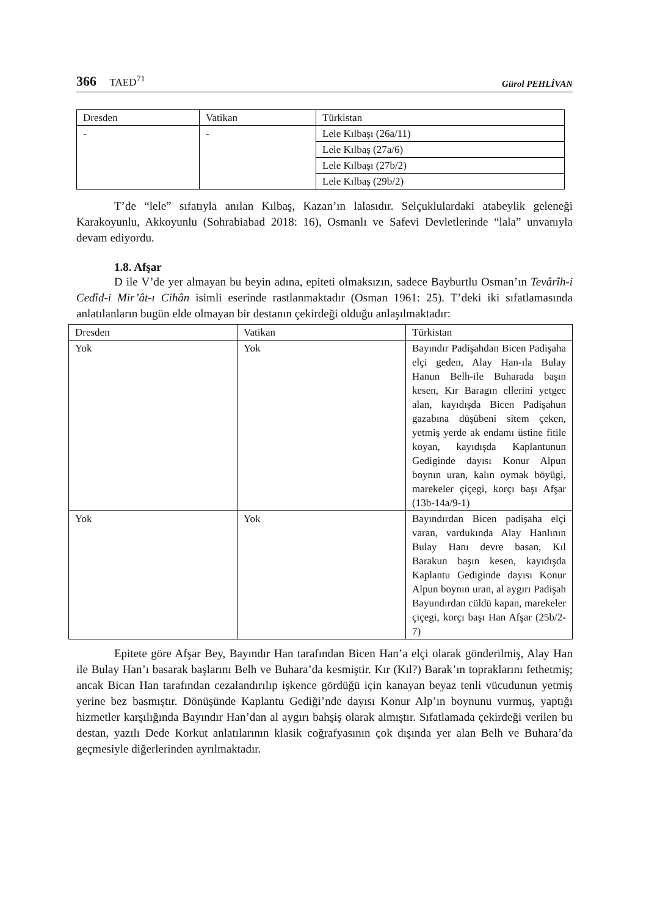366 TAED<sup>71</sup>
Gürol PEHLİVAN
| Dresden | Vatikan | Türkistan |
| - | - | Lele Kılbaşı (26a/11) |
| | | Lele Kılbaş (27a/6) |
| | | Lele Kılbaşı (27b/2) |
| | | Lele Kılbaş (29b/2) |
T’de “lele” sıfatıyla anılan Kılbaş, Kazan’ın lalasıdır. Selçuklulardaki atabeylik geleneği Karakoyunlu, Akkoyunlu (Sohrabiabad 2018: 16), Osmanlı ve Safevi Devletlerinde “lala” unvanıyla devam ediyordu.
1.8. Afşar
D ile V’de yer almayan bu beyin adına, epiteti olmaksızın, sadece Bayburtlu Osman’ın Tevârîh-i Cedîd-i Mir’ât-ı Cihân isimli eserinde rastlanmaktadır (Osman 1961: 25). T’deki iki sıfatlamasında anlatılanların bugün elde olmayan bir destanın çekirdeği olduğu anlaşılmaktadır:
| Dresden | Vatikan | Türkistan |
| Yok | Yok | Bayındır Padişahdan Bicen Padişaha elçi geden, Alay Han-ıla Bulay Hanun Belh-ile Buharada başın kesen, Kır Baragın ellerini yetgec alan, kayıdışda Bicen Padişahun gazabına düşübeni sitem çeken, yetmiş yerde ak endamı üstine fitile koyan, kayıdışda Kaplantunun Gediginde dayısı Konur Alpun boynın uran, kalın oymak böyügi, marekeler çiçegi, korçı başı Afşar (13b-14a/9-1) |
| Yok | Yok | Bayındırdan Bicen padişaha elçi varan, vardukında Alay Hanlının Bulay Hanı devre basan, Kıl Barakun başın kesen, kayıdışda Kaplantu Gediginde dayısı Konur Alpun boynın uran, al aygırı Padişah Bayundırdan cüldü kapan, marekeler çiçegi, korçı başı Han Afşar (25b/2-7) |
Epitete göre Afşar Bey, Bayındır Han tarafından Bicen Han’a elçi olarak gönderilmiş, Alay Han ile Bulay Han’ı basarak başlarını Belh ve Buhara’da kesmiştir. Kır (Kıl?) Barak’ın topraklarını fethetmiş; ancak Bican Han tarafından cezalandırılıp işkence gördüğü için kanayan beyaz tenli vücudunun yetmiş yerine bez basmıştır. Dönüşünde Kaplantu Gediği’nde dayısı Konur Alp’ın boynunu vurmuş, yaptığı hizmetler karşılığında Bayındır Han’dan al aygırı bahşiş olarak almıştır. Sıfatlamada çekirdeği verilen bu destan, yazılı Dede Korkut anlatılarının klasik coğrafyasının çok dışında yer alan Belh ve Buhara’da geçmesiyle diğerlerinden ayrılmaktadır.